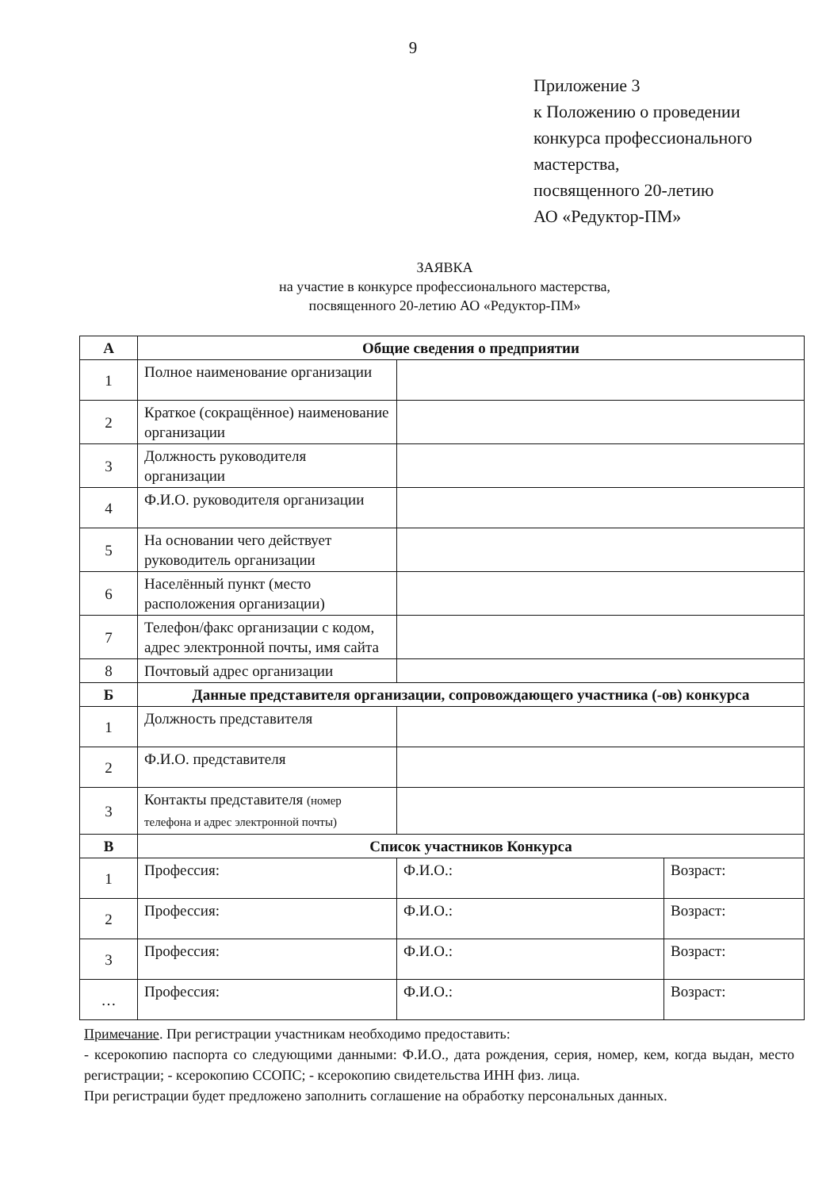9
Приложение 3
к Положению о проведении
конкурса профессионального
мастерства,
посвященного 20-летию
АО «Редуктор-ПМ»
ЗАЯВКА
на участие в конкурсе профессионального мастерства,
посвященного 20-летию АО «Редуктор-ПМ»
| А | Общие сведения о предприятии | | |
| 1 | Полное наименование организации | | |
| 2 | Краткое (сокращённое) наименование организации | | |
| 3 | Должность руководителя организации | | |
| 4 | Ф.И.О. руководителя организации | | |
| 5 | На основании чего действует руководитель организации | | |
| 6 | Населённый пункт (место расположения организации) | | |
| 7 | Телефон/факс организации с кодом, адрес электронной почты, имя сайта | | |
| 8 | Почтовый адрес организации | | |
| Б | Данные представителя организации, сопровождающего участника (-ов) конкурса | | |
| 1 | Должность представителя | | |
| 2 | Ф.И.О. представителя | | |
| 3 | Контакты представителя (номер телефона и адрес электронной почты) | | |
| В | Список участников Конкурса | | |
| 1 | Профессия: | Ф.И.О.: | Возраст: |
| 2 | Профессия: | Ф.И.О.: | Возраст: |
| 3 | Профессия: | Ф.И.О.: | Возраст: |
| … | Профессия: | Ф.И.О.: | Возраст: |
Примечание. При регистрации участникам необходимо предоставить:
- ксерокопию паспорта со следующими данными: Ф.И.О., дата рождения, серия, номер, кем, когда выдан, место регистрации; - ксерокопию ССОПС; - ксерокопию свидетельства ИНН физ. лица.
При регистрации будет предложено заполнить соглашение на обработку персональных данных.